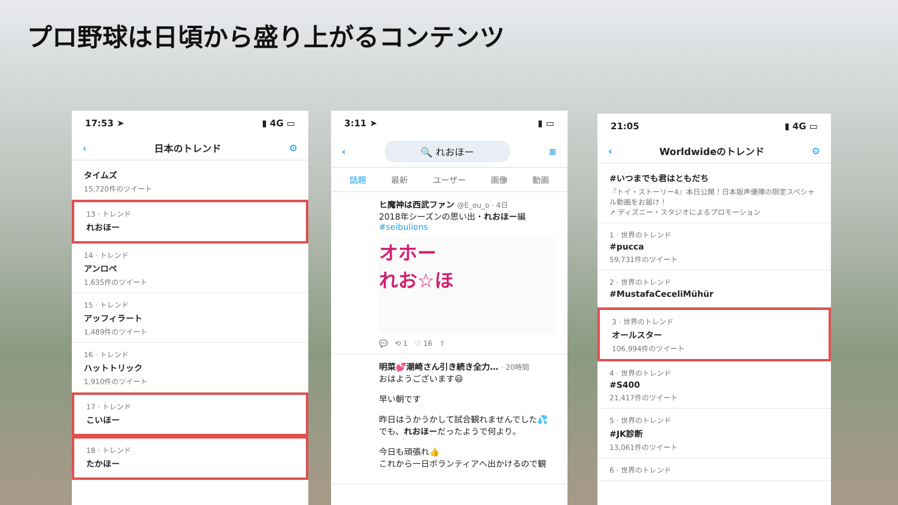プロ野球は日頃から盛り上がるコンテンツ
17:53 ➤ ▮ 4G ▭
‹ 日本のトレンド ⚙
タイムズ
15,720件のツイート
13 · トレンド
れおほー
14 · トレンド
アンロペ
1,635件のツイート
15 · トレンド
アッフィラート
1,489件のツイート
16 · トレンド
ハットトリック
1,910件のツイート
17 · トレンド
こいほー
18 · トレンド
たかほー
3:11 ➤ ▮ ▭
‹ 🔍 れおほー ≡
話題 最新 ユーザー 画像 動画
ヒ魔神は西武ファン @E_ou_o · 4日
2018年シーズンの思い出・れおほー編
#seibulions
オホー
れお☆ほ
💬 ⟲ 1 ♡ 16 ⇧
明菜💕潮崎さん引き続き全力… · 20時間
おはようございます😃
早い朝です
昨日はうかうかして試合観れませんでした💦
でも、れおほーだったようで何より。
今日も頑張れ👍
これから一日ボランティアへ出かけるので観
21:05 ▮ 4G ▭
‹ Worldwideのトレンド ⚙
#いつまでも君はともだち
『トイ・ストーリー4』本日公開！日本版声優陣の限定スペシャル動画をお届け！
↗ ディズニー・スタジオによるプロモーション
1 · 世界のトレンド
#pucca
59,731件のツイート
2 · 世界のトレンド
#MustafaCeceliMühür
3 · 世界のトレンド
オールスター
106,994件のツイート
4 · 世界のトレンド
#S400
21,417件のツイート
5 · 世界のトレンド
#JK診断
13,061件のツイート
6 · 世界のトレンド